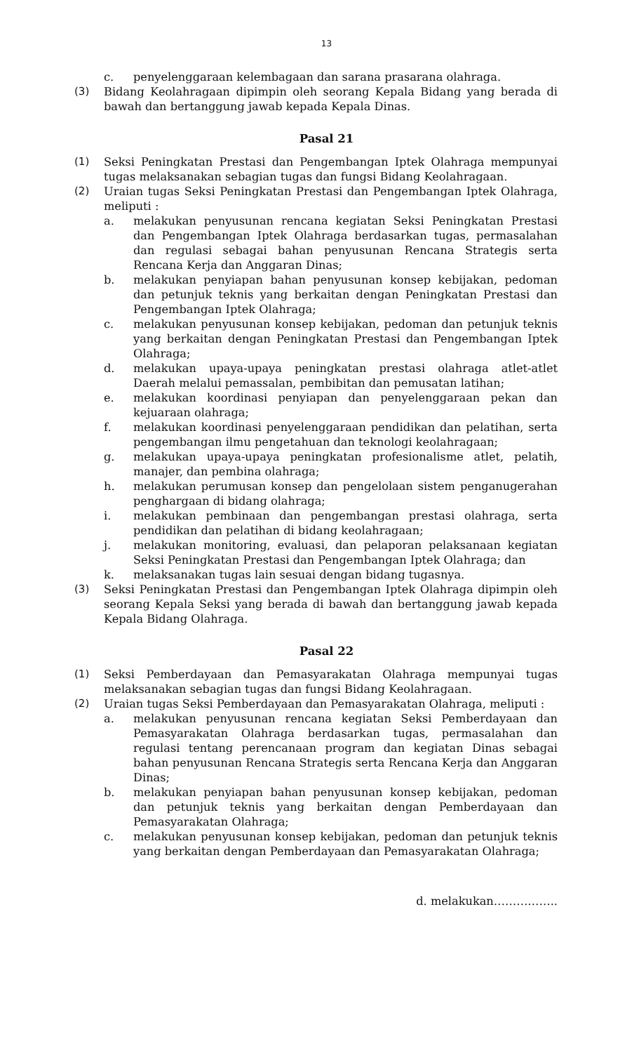13
c. penyelenggaraan kelembagaan dan sarana prasarana olahraga.
(3) Bidang Keolahragaan dipimpin oleh seorang Kepala Bidang yang berada di bawah dan bertanggung jawab kepada Kepala Dinas.
Pasal 21
(1) Seksi Peningkatan Prestasi dan Pengembangan Iptek Olahraga mempunyai tugas melaksanakan sebagian tugas dan fungsi Bidang Keolahragaan.
(2) Uraian tugas Seksi Peningkatan Prestasi dan Pengembangan Iptek Olahraga, meliputi :
a. melakukan penyusunan rencana kegiatan Seksi Peningkatan Prestasi dan Pengembangan Iptek Olahraga berdasarkan tugas, permasalahan dan regulasi sebagai bahan penyusunan Rencana Strategis serta Rencana Kerja dan Anggaran Dinas;
b. melakukan penyiapan bahan penyusunan konsep kebijakan, pedoman dan petunjuk teknis yang berkaitan dengan Peningkatan Prestasi dan Pengembangan Iptek Olahraga;
c. melakukan penyusunan konsep kebijakan, pedoman dan petunjuk teknis yang berkaitan dengan Peningkatan Prestasi dan Pengembangan Iptek Olahraga;
d. melakukan upaya-upaya peningkatan prestasi olahraga atlet-atlet Daerah melalui pemassalan, pembibitan dan pemusatan latihan;
e. melakukan koordinasi penyiapan dan penyelenggaraan pekan dan kejuaraan olahraga;
f. melakukan koordinasi penyelenggaraan pendidikan dan pelatihan, serta pengembangan ilmu pengetahuan dan teknologi keolahragaan;
g. melakukan upaya-upaya peningkatan profesionalisme atlet, pelatih, manajer, dan pembina olahraga;
h. melakukan perumusan konsep dan pengelolaan sistem penganugerahan penghargaan di bidang olahraga;
i. melakukan pembinaan dan pengembangan prestasi olahraga, serta pendidikan dan pelatihan di bidang keolahragaan;
j. melakukan monitoring, evaluasi, dan pelaporan pelaksanaan kegiatan Seksi Peningkatan Prestasi dan Pengembangan Iptek Olahraga; dan
k. melaksanakan tugas lain sesuai dengan bidang tugasnya.
(3) Seksi Peningkatan Prestasi dan Pengembangan Iptek Olahraga dipimpin oleh seorang Kepala Seksi yang berada di bawah dan bertanggung jawab kepada Kepala Bidang Olahraga.
Pasal 22
(1) Seksi Pemberdayaan dan Pemasyarakatan Olahraga mempunyai tugas melaksanakan sebagian tugas dan fungsi Bidang Keolahragaan.
(2) Uraian tugas Seksi Pemberdayaan dan Pemasyarakatan Olahraga, meliputi :
a. melakukan penyusunan rencana kegiatan Seksi Pemberdayaan dan Pemasyarakatan Olahraga berdasarkan tugas, permasalahan dan regulasi tentang perencanaan program dan kegiatan Dinas sebagai bahan penyusunan Rencana Strategis serta Rencana Kerja dan Anggaran Dinas;
b. melakukan penyiapan bahan penyusunan konsep kebijakan, pedoman dan petunjuk teknis yang berkaitan dengan Pemberdayaan dan Pemasyarakatan Olahraga;
c. melakukan penyusunan konsep kebijakan, pedoman dan petunjuk teknis yang berkaitan dengan Pemberdayaan dan Pemasyarakatan Olahraga;
d. melakukan……………..